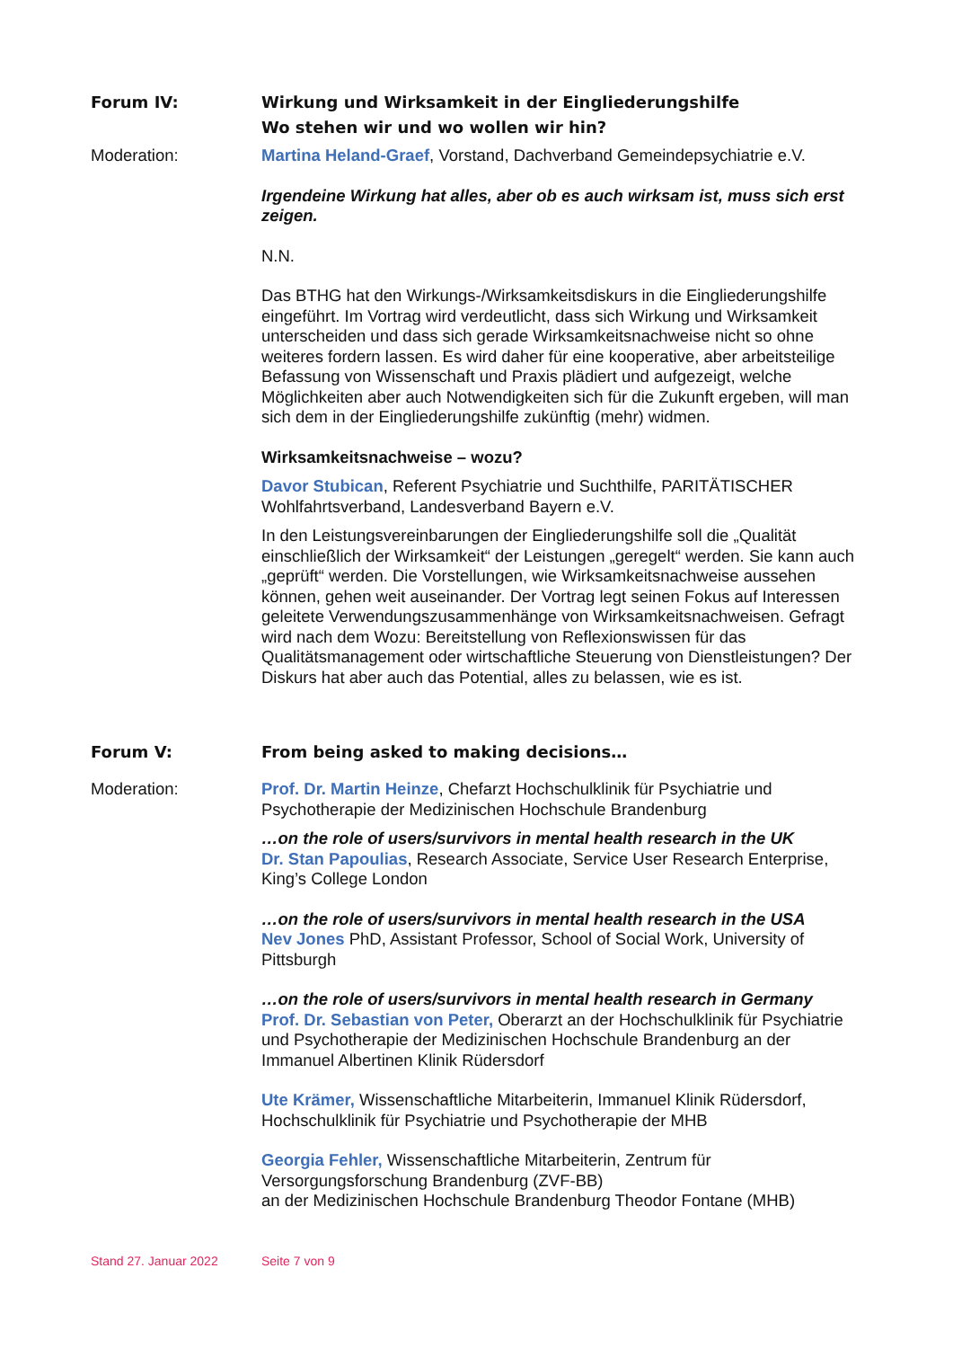Forum IV: Wirkung und Wirksamkeit in der Eingliederungshilfe
Wo stehen wir und wo wollen wir hin?
Moderation: Martina Heland-Graef, Vorstand, Dachverband Gemeindepsychiatrie e.V.
Irgendeine Wirkung hat alles, aber ob es auch wirksam ist, muss sich erst zeigen.
N.N.
Das BTHG hat den Wirkungs-/Wirksamkeitsdiskurs in die Eingliederungshilfe eingeführt. Im Vortrag wird verdeutlicht, dass sich Wirkung und Wirksamkeit unterscheiden und dass sich gerade Wirksamkeitsnachweise nicht so ohne weiteres fordern lassen. Es wird daher für eine kooperative, aber arbeitsteilige Befassung von Wissenschaft und Praxis plädiert und aufgezeigt, welche Möglichkeiten aber auch Notwendigkeiten sich für die Zukunft ergeben, will man sich dem in der Eingliederungshilfe zukünftig (mehr) widmen.
Wirksamkeitsnachweise – wozu?
Davor Stubican, Referent Psychiatrie und Suchthilfe, PARITÄTISCHER Wohlfahrtsverband, Landesverband Bayern e.V.
In den Leistungsvereinbarungen der Eingliederungshilfe soll die „Qualität einschließlich der Wirksamkeit“ der Leistungen „geregelt“ werden. Sie kann auch „geprüft“ werden. Die Vorstellungen, wie Wirksamkeitsnachweise aussehen können, gehen weit auseinander. Der Vortrag legt seinen Fokus auf Interessen geleitete Verwendungszusammenhänge von Wirksamkeitsnachweisen. Gefragt wird nach dem Wozu: Bereitstellung von Reflexionswissen für das Qualitätsmanagement oder wirtschaftliche Steuerung von Dienstleistungen? Der Diskurs hat aber auch das Potential, alles zu belassen, wie es ist.
Forum V: From being asked to making decisions…
Moderation: Prof. Dr. Martin Heinze, Chefarzt Hochschulklinik für Psychiatrie und Psychotherapie der Medizinischen Hochschule Brandenburg
…on the role of users/survivors in mental health research in the UK
Dr. Stan Papoulias, Research Associate, Service User Research Enterprise, King’s College London
…on the role of users/survivors in mental health research in the USA
Nev Jones PhD, Assistant Professor, School of Social Work, University of Pittsburgh
…on the role of users/survivors in mental health research in Germany
Prof. Dr. Sebastian von Peter, Oberarzt an der Hochschulklinik für Psychiatrie und Psychotherapie der Medizinischen Hochschule Brandenburg an der Immanuel Albertinen Klinik Rüdersdorf
Ute Krämer, Wissenschaftliche Mitarbeiterin, Immanuel Klinik Rüdersdorf, Hochschulklinik für Psychiatrie und Psychotherapie der MHB
Georgia Fehler, Wissenschaftliche Mitarbeiterin, Zentrum für Versorgungsforschung Brandenburg (ZVF-BB)
an der Medizinischen Hochschule Brandenburg Theodor Fontane (MHB)
Stand 27. Januar 2022 Seite 7 von 9